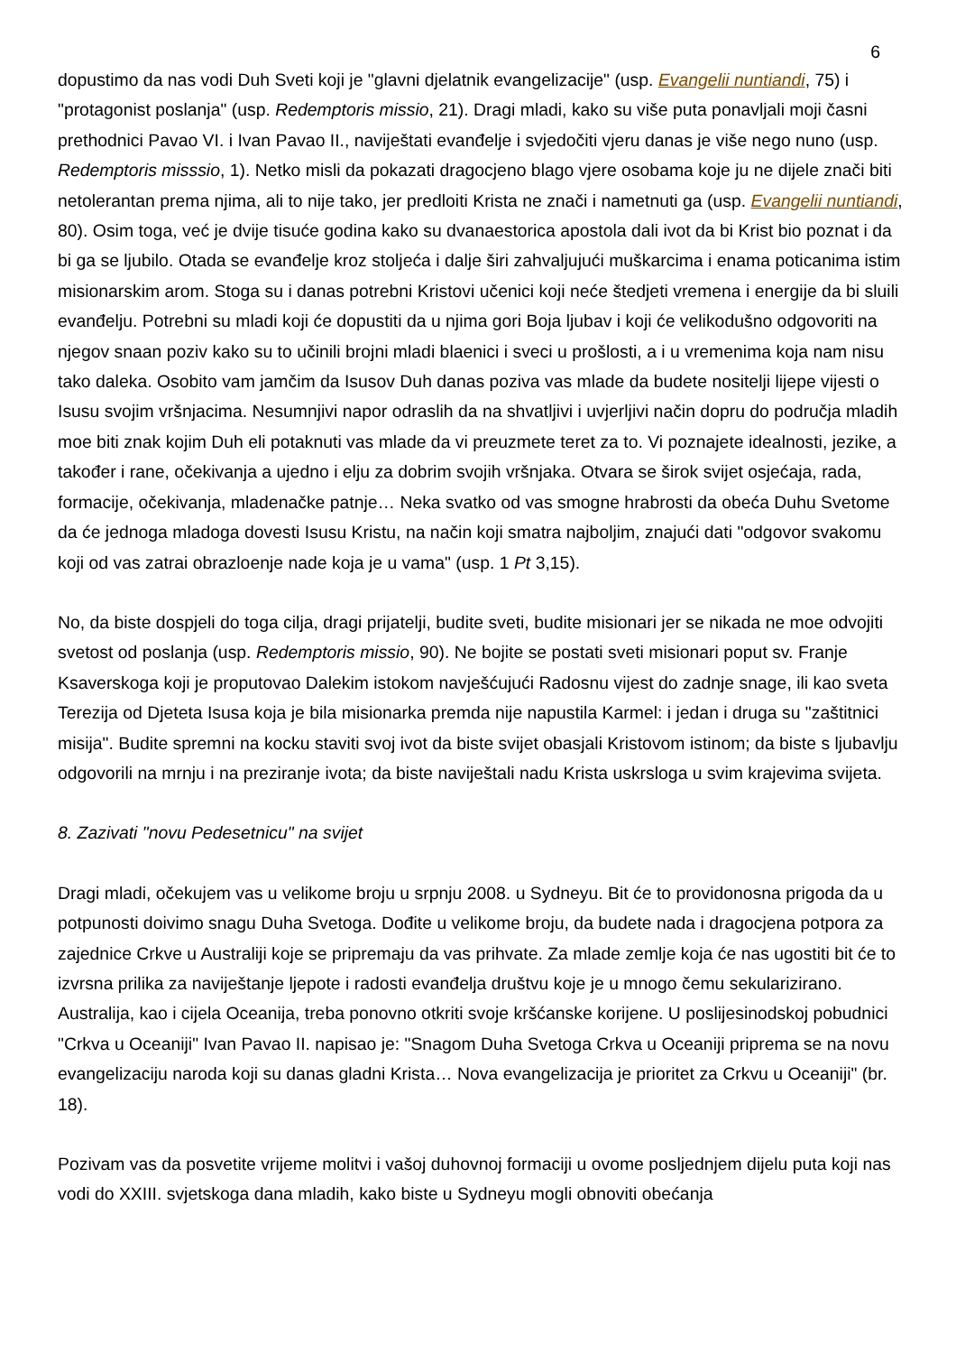6
dopustimo da nas vodi Duh Sveti koji je "glavni djelatnik evangelizacije" (usp. Evangelii nuntiandi, 75) i "protagonist poslanja" (usp. Redemptoris missio, 21). Dragi mladi, kako su više puta ponavljali moji časni prethodnici Pavao VI. i Ivan Pavao II., naviještati evanđelje i svjedočiti vjeru danas je više nego nuno (usp. Redemptoris misssio, 1). Netko misli da pokazati dragocjeno blago vjere osobama koje ju ne dijele znači biti netolerantan prema njima, ali to nije tako, jer predloiti Krista ne znači i nametnuti ga (usp. Evangelii nuntiandi, 80). Osim toga, već je dvije tisuće godina kako su dvanaestorica apostola dali ivot da bi Krist bio poznat i da bi ga se ljubilo. Otada se evanđelje kroz stoljeća i dalje širi zahvaljujući muškarcima i enama poticanima istim misionarskim arom. Stoga su i danas potrebni Kristovi učenici koji neće štedjeti vremena i energije da bi sluili evanđelju. Potrebni su mladi koji će dopustiti da u njima gori Boja ljubav i koji će velikodušno odgovoriti na njegov snaan poziv kako su to učinili brojni mladi blaenici i sveci u prošlosti, a i u vremenima koja nam nisu tako daleka. Osobito vam jamčim da Isusov Duh danas poziva vas mlade da budete nositelji lijepe vijesti o Isusu svojim vršnjacima. Nesumnjivi napor odraslih da na shvatljivi i uvjerljivi način dopru do područja mladih moe biti znak kojim Duh eli potaknuti vas mlade da vi preuzmete teret za to. Vi poznajete idealnosti, jezike, a također i rane, očekivanja a ujedno i elju za dobrim svojih vršnjaka. Otvara se širok svijet osjećaja, rada, formacije, očekivanja, mladenačke patnje… Neka svatko od vas smogne hrabrosti da obeća Duhu Svetome da će jednoga mladoga dovesti Isusu Kristu, na način koji smatra najboljim, znajući dati "odgovor svakomu koji od vas zatrai obrazloenje nade koja je u vama" (usp. 1 Pt 3,15).
No, da biste dospjeli do toga cilja, dragi prijatelji, budite sveti, budite misionari jer se nikada ne moe odvojiti svetost od poslanja (usp. Redemptoris missio, 90). Ne bojite se postati sveti misionari poput sv. Franje Ksaverskoga koji je proputovao Dalekim istokom navješćujući Radosnu vijest do zadnje snage, ili kao sveta Terezija od Djeteta Isusa koja je bila misionarka premda nije napustila Karmel: i jedan i druga su "zaštitnici misija". Budite spremni na kocku staviti svoj ivot da biste svijet obasjali Kristovom istinom; da biste s ljubavlju odgovorili na mrnju i na preziranje ivota; da biste naviještali nadu Krista uskrsloga u svim krajevima svijeta.
8. Zazivati "novu Pedesetnicu" na svijet
Dragi mladi, očekujem vas u velikome broju u srpnju 2008. u Sydneyu. Bit će to providonosna prigoda da u potpunosti doivimo snagu Duha Svetoga. Dođite u velikome broju, da budete nada i dragocjena potpora za zajednice Crkve u Australiji koje se pripremaju da vas prihvate. Za mlade zemlje koja će nas ugostiti bit će to izvrsna prilika za naviještanje ljepote i radosti evanđelja društvu koje je u mnogo čemu sekularizirano. Australija, kao i cijela Oceanija, treba ponovno otkriti svoje kršćanske korijene. U poslijesinodskoj pobudnici "Crkva u Oceaniji" Ivan Pavao II. napisao je: "Snagom Duha Svetoga Crkva u Oceaniji priprema se na novu evangelizaciju naroda koji su danas gladni Krista… Nova evangelizacija je prioritet za Crkvu u Oceaniji" (br. 18).
Pozivam vas da posvetite vrijeme molitvi i vašoj duhovnoj formaciji u ovome posljednjem dijelu puta koji nas vodi do XXIII. svjetskoga dana mladih, kako biste u Sydneyu mogli obnoviti obećanja